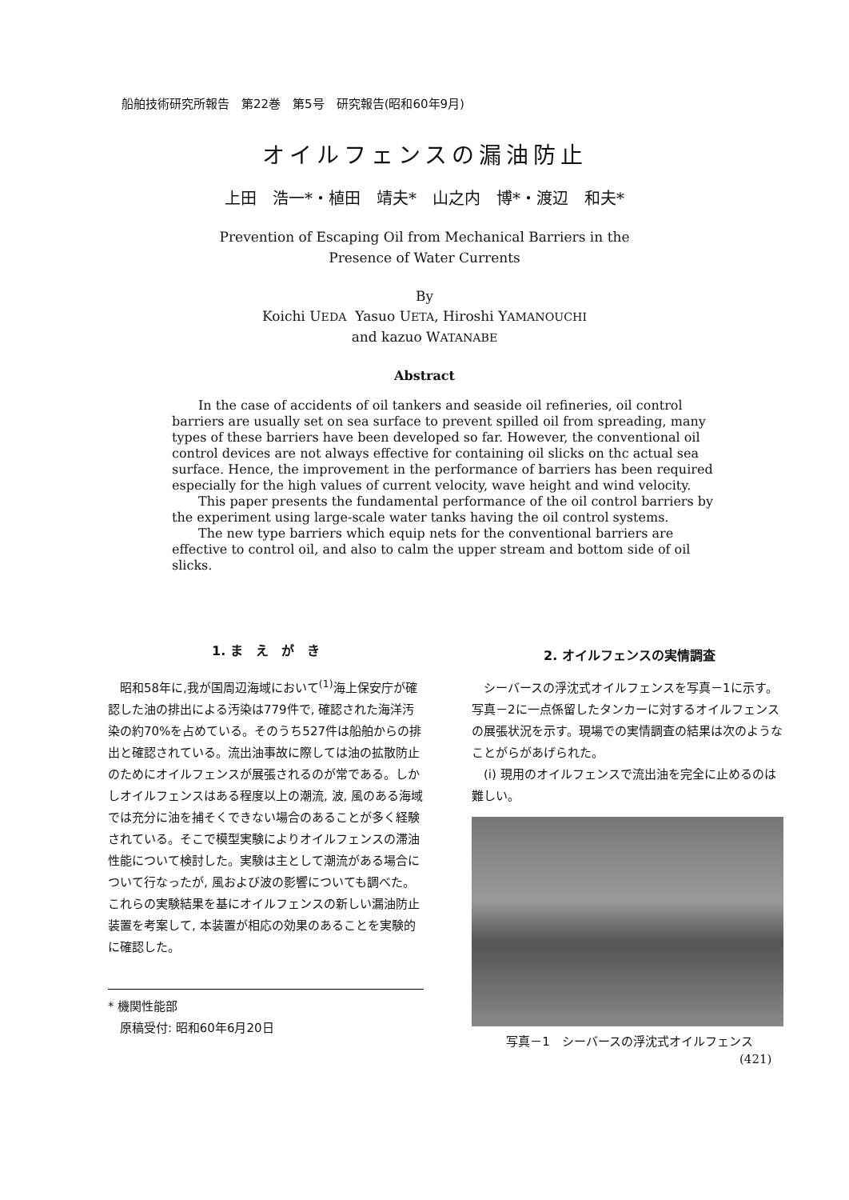船舶技術研究所報告　第22巻　第5号　研究報告(昭和60年9月)
オイルフェンスの漏油防止
上田　浩一*・植田　靖夫*　山之内　博*・渡辺　和夫*
Prevention of Escaping Oil from Mechanical Barriers in the
Presence of Water Currents
By
Koichi UEDA Yasuo UETA, Hiroshi YAMANOUCHI
and kazuo WATANABE
Abstract
In the case of accidents of oil tankers and seaside oil refineries, oil control barriers are usually set on sea surface to prevent spilled oil from spreading, many types of these barriers have been developed so far. However, the conventional oil control devices are not always effective for containing oil slicks on thc actual sea surface. Hence, the improvement in the performance of barriers has been required especially for the high values of current velocity, wave height and wind velocity.
This paper presents the fundamental performance of the oil control barriers by the experiment using large-scale water tanks having the oil control systems.
The new type barriers which equip nets for the conventional barriers are effective to control oil, and also to calm the upper stream and bottom side of oil slicks.
1. ま　え　が　き
昭和58年に,我が国周辺海域において<sup>(1)</sup>海上保安庁が確認した油の排出による汚染は779件で, 確認された海洋汚染の約70%を占めている。そのうち527件は船舶からの排出と確認されている。流出油事故に際しては油の拡散防止のためにオイルフェンスが展張されるのが常である。しかしオイルフェンスはある程度以上の潮流, 波, 風のある海域では充分に油を捕そくできない場合のあることが多く経験されている。そこで模型実験によりオイルフェンスの滞油性能について検討した。実験は主として潮流がある場合について行なったが, 風および波の影響についても調べた。これらの実験結果を基にオイルフェンスの新しい漏油防止装置を考案して, 本装置が相応の効果のあることを実験的に確認した。
* 機関性能部
　原稿受付: 昭和60年6月20日
2. オイルフェンスの実情調査
シーバースの浮沈式オイルフェンスを写真－1に示す。写真－2に一点係留したタンカーに対するオイルフェンスの展張状況を示す。現場での実情調査の結果は次のようなことがらがあげられた。
(i) 現用のオイルフェンスで流出油を完全に止めるのは難しい。
写真－1　シーバースの浮沈式オイルフェンス
(421)